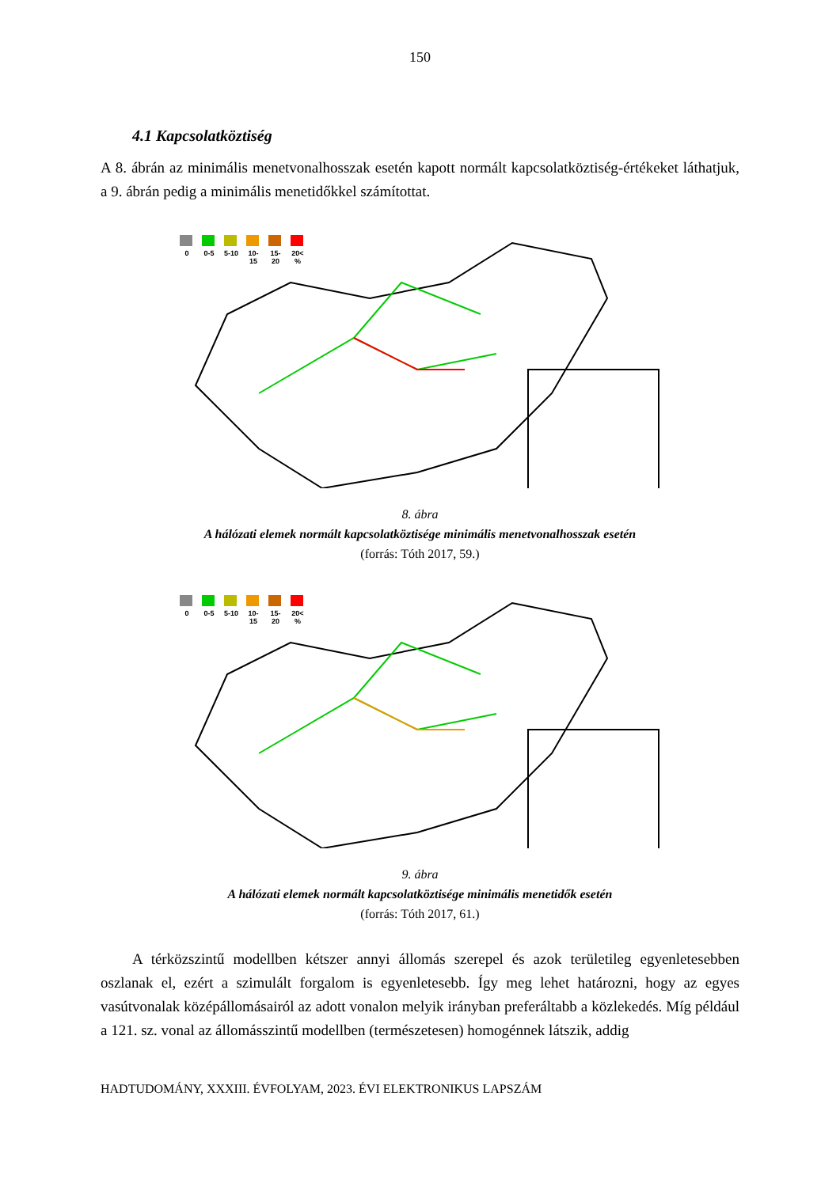150
4.1 Kapcsolatköztiség
A 8. ábrán az minimális menetvonalhosszak esetén kapott normált kapcsolatköztiség-értékeket láthatjuk, a 9. ábrán pedig a minimális menetidőkkel számítottat.
0 0-5 5-10 10-15 15-20 20< %
8. ábra
A hálózati elemek normált kapcsolatköztisége minimális menetvonalhosszak esetén
(forrás: Tóth 2017, 59.)
0 0-5 5-10 10-15 15-20 20< %
9. ábra
A hálózati elemek normált kapcsolatköztisége minimális menetidők esetén
(forrás: Tóth 2017, 61.)
A térközszintű modellben kétszer annyi állomás szerepel és azok területileg egyenletesebben oszlanak el, ezért a szimulált forgalom is egyenletesebb. Így meg lehet határozni, hogy az egyes vasútvonalak középállomásairól az adott vonalon melyik irányban preferáltabb a közlekedés. Míg például a 121. sz. vonal az állomásszintű modellben (természetesen) homogénnek látszik, addig
HADTUDOMÁNY, XXXIII. ÉVFOLYAM, 2023. ÉVI ELEKTRONIKUS LAPSZÁM